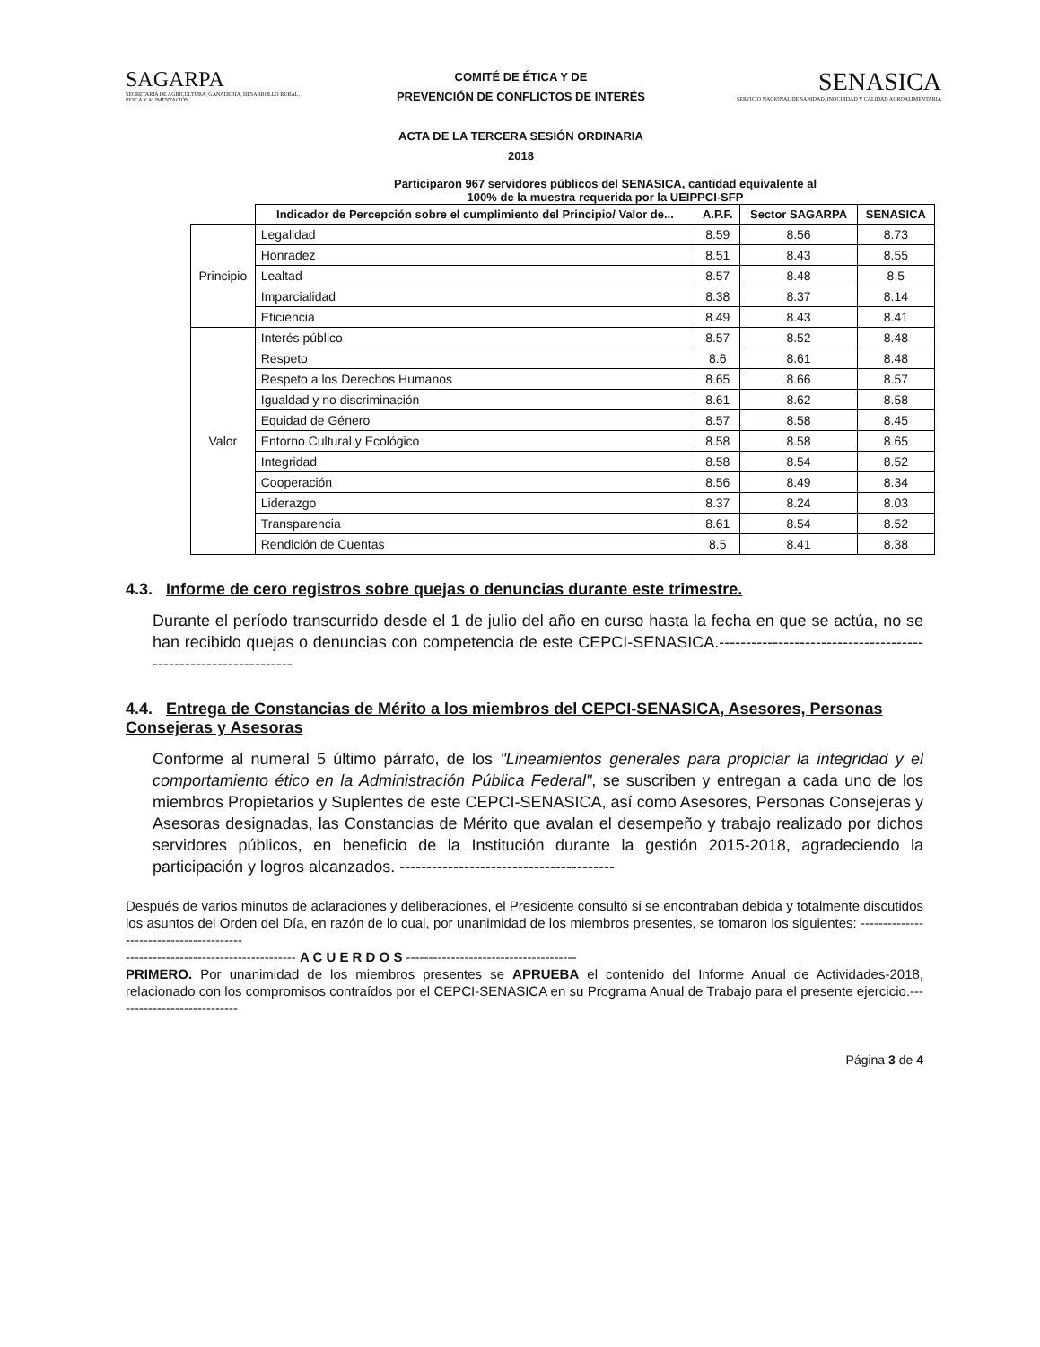SAGARPA
SECRETARÍA DE AGRICULTURA, GANADERÍA, DESARROLLO RURAL, PESCA Y ALIMENTACIÓN
COMITÉ DE ÉTICA Y DE
PREVENCIÓN DE CONFLICTOS DE INTERÉS
ACTA DE LA TERCERA SESIÓN ORDINARIA
2018
SENASICA
SERVICIO NACIONAL DE SANIDAD, INOCUIDAD Y CALIDAD AGROALIMENTARIA
Participaron 967 servidores públicos del SENASICA, cantidad equivalente al
100% de la muestra requerida por la UEIPPCI-SFP
| | Indicador de Percepción sobre el cumplimiento del Principio/ Valor de... | A.P.F. | Sector SAGARPA | SENASICA |
| --- | --- | --- | --- | --- |
| Principio | Legalidad | 8.59 | 8.56 | 8.73 |
| | Honradez | 8.51 | 8.43 | 8.55 |
| | Lealtad | 8.57 | 8.48 | 8.5 |
| | Imparcialidad | 8.38 | 8.37 | 8.14 |
| | Eficiencia | 8.49 | 8.43 | 8.41 |
| Valor | Interés público | 8.57 | 8.52 | 8.48 |
| | Respeto | 8.6 | 8.61 | 8.48 |
| | Respeto a los Derechos Humanos | 8.65 | 8.66 | 8.57 |
| | Igualdad y no discriminación | 8.61 | 8.62 | 8.58 |
| | Equidad de Género | 8.57 | 8.58 | 8.45 |
| | Entorno Cultural y Ecológico | 8.58 | 8.58 | 8.65 |
| | Integridad | 8.58 | 8.54 | 8.52 |
| | Cooperación | 8.56 | 8.49 | 8.34 |
| | Liderazgo | 8.37 | 8.24 | 8.03 |
| | Transparencia | 8.61 | 8.54 | 8.52 |
| | Rendición de Cuentas | 8.5 | 8.41 | 8.38 |
4.3. Informe de cero registros sobre quejas o denuncias durante este trimestre.
Durante el período transcurrido desde el 1 de julio del año en curso hasta la fecha en que se actúa, no se han recibido quejas o denuncias con competencia de este CEPCI-SENASICA.----------------------------------------------------------------
4.4. Entrega de Constancias de Mérito a los miembros del CEPCI-SENASICA, Asesores, Personas Consejeras y Asesoras
Conforme al numeral 5 último párrafo, de los "Lineamientos generales para propiciar la integridad y el comportamiento ético en la Administración Pública Federal", se suscriben y entregan a cada uno de los miembros Propietarios y Suplentes de este CEPCI-SENASICA, así como Asesores, Personas Consejeras y Asesoras designadas, las Constancias de Mérito que avalan el desempeño y trabajo realizado por dichos servidores públicos, en beneficio de la Institución durante la gestión 2015-2018, agradeciendo la participación y logros alcanzados. ----------------------------------------
Después de varios minutos de aclaraciones y deliberaciones, el Presidente consultó si se encontraban debida y totalmente discutidos los asuntos del Orden del Día, en razón de lo cual, por unanimidad de los miembros presentes, se tomaron los siguientes: ----------------------------------------
-------------------------------------- A C U E R D O S --------------------------------------
PRIMERO. Por unanimidad de los miembros presentes se APRUEBA el contenido del Informe Anual de Actividades-2018, relacionado con los compromisos contraídos por el CEPCI-SENASICA en su Programa Anual de Trabajo para el presente ejercicio.----------------------------
Página 3 de 4